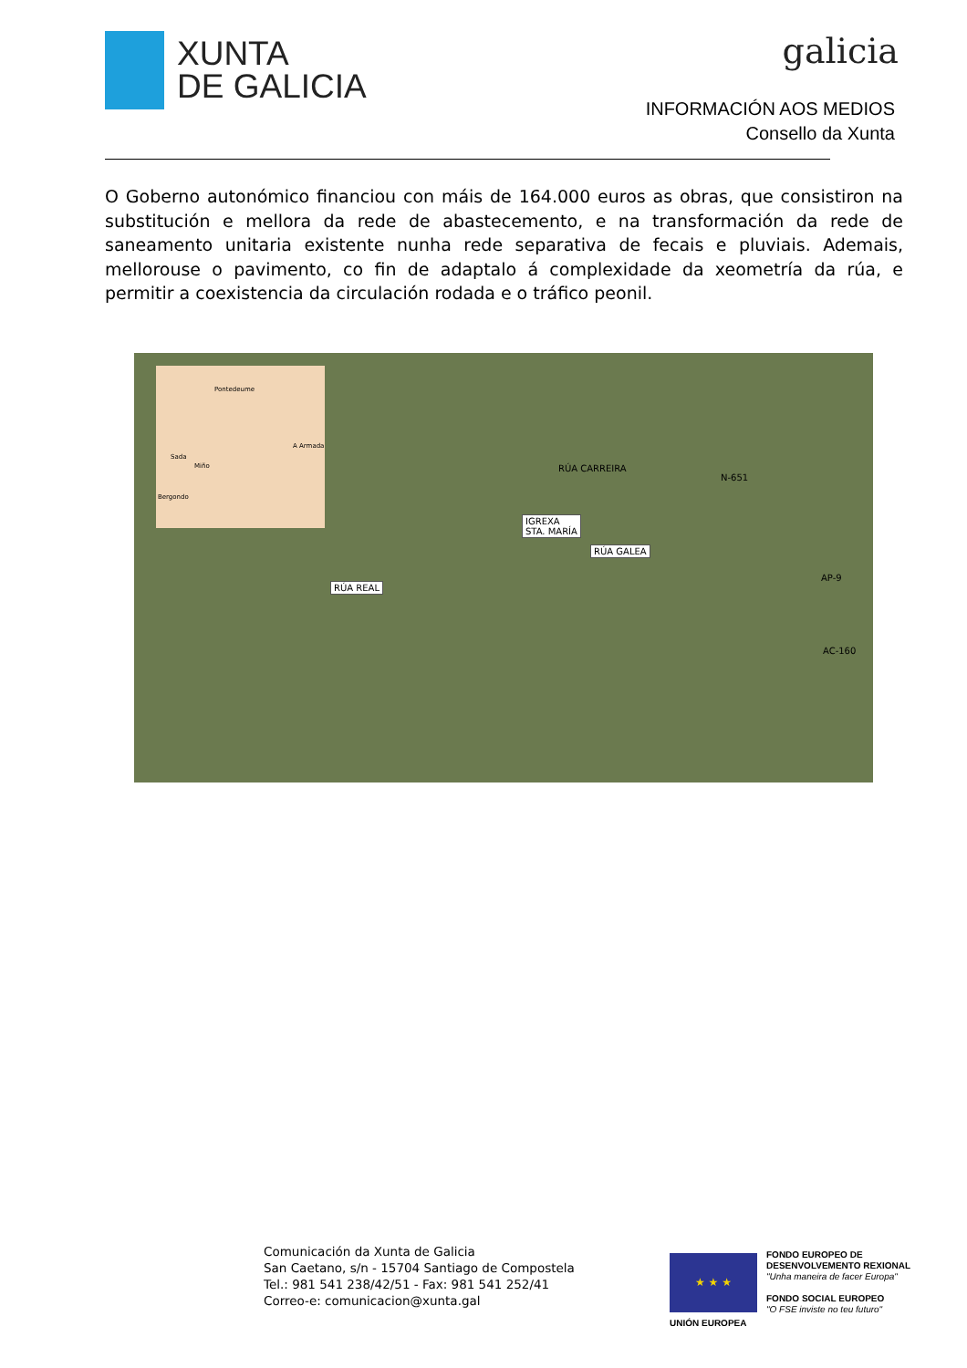XUNTA
DE GALICIA
galicia
INFORMACIÓN AOS MEDIOS
Consello da Xunta
O Goberno autonómico financiou con máis de 164.000 euros as obras, que consistiron na substitución e mellora da rede de abastecemento, e na transformación da rede de saneamento unitaria existente nunha rede separativa de fecais e pluviais. Ademais, mellorouse o pavimento, co fin de adaptalo á complexidade da xeometría da rúa, e permitir a coexistencia da circulación rodada e o tráfico peonil.
Pontedeume
A Armada
Sada
Miño
Bergondo
RÚA CARREIRA
IGREXA
STA. MARÍA
RÚA GALEA
RÚA REAL
N-651
AP-9
AC-160
Comunicación da Xunta de Galicia
San Caetano, s/n - 15704 Santiago de Compostela
Tel.: 981 541 238/42/51 - Fax: 981 541 252/41
Correo-e: comunicacion@xunta.gal
★ ★ ★
UNIÓN EUROPEA
FONDO EUROPEO DE
DESENVOLVEMENTO REXIONAL
"Unha maneira de facer Europa"
FONDO SOCIAL EUROPEO
"O FSE inviste no teu futuro"